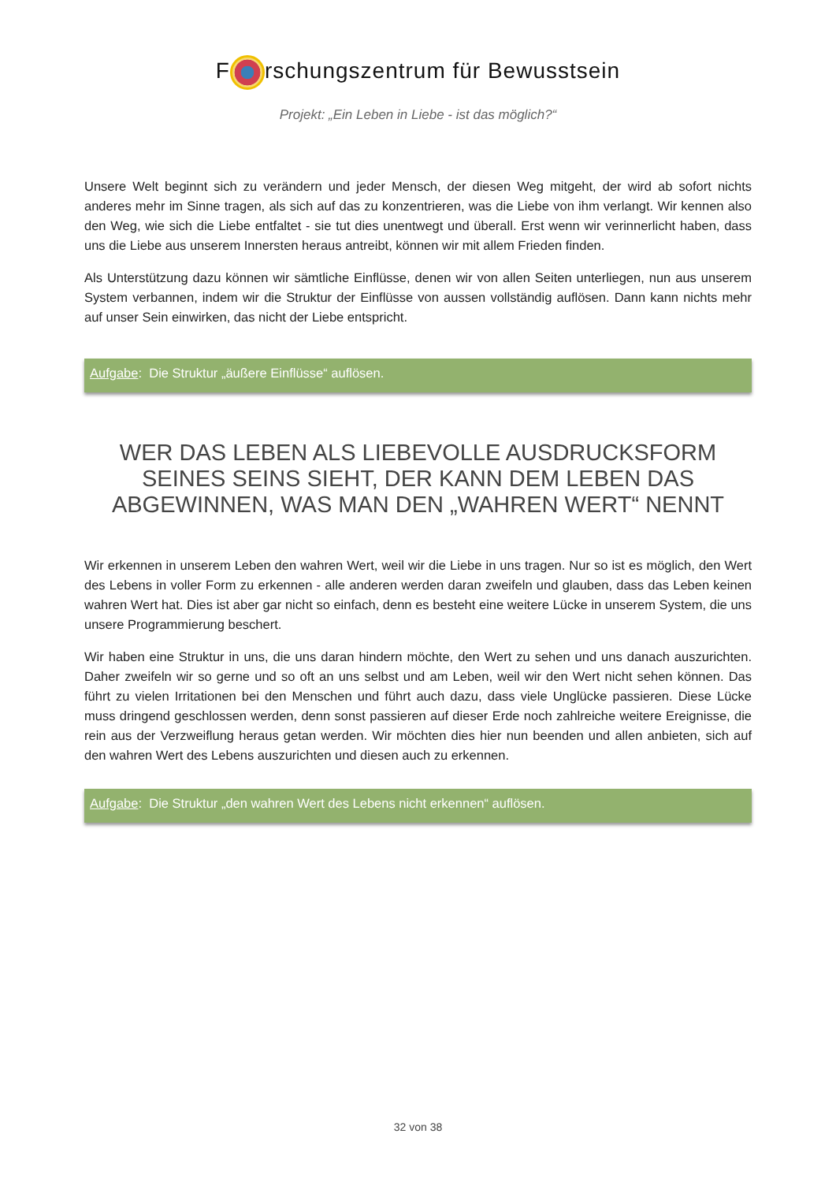F rschungszentrum für Bewusstsein
Projekt: „Ein Leben in Liebe - ist das möglich?“
Unsere Welt beginnt sich zu verändern und jeder Mensch, der diesen Weg mitgeht, der wird ab sofort nichts anderes mehr im Sinne tragen, als sich auf das zu konzentrieren, was die Liebe von ihm verlangt. Wir kennen also den Weg, wie sich die Liebe entfaltet - sie tut dies unentwegt und überall. Erst wenn wir verinnerlicht haben, dass uns die Liebe aus unserem Innersten heraus antreibt, können wir mit allem Frieden finden.
Als Unterstützung dazu können wir sämtliche Einflüsse, denen wir von allen Seiten unterliegen, nun aus unserem System verbannen, indem wir die Struktur der Einflüsse von aussen vollständig auflösen. Dann kann nichts mehr auf unser Sein einwirken, das nicht der Liebe entspricht.
Aufgabe: Die Struktur „äußere Einflüsse“ auflösen.
WER DAS LEBEN ALS LIEBEVOLLE AUSDRUCKSFORM SEINES SEINS SIEHT, DER KANN DEM LEBEN DAS ABGEWINNEN, WAS MAN DEN „WAHREN WERT“ NENNT
Wir erkennen in unserem Leben den wahren Wert, weil wir die Liebe in uns tragen. Nur so ist es möglich, den Wert des Lebens in voller Form zu erkennen - alle anderen werden daran zweifeln und glauben, dass das Leben keinen wahren Wert hat. Dies ist aber gar nicht so einfach, denn es besteht eine weitere Lücke in unserem System, die uns unsere Programmierung beschert.
Wir haben eine Struktur in uns, die uns daran hindern möchte, den Wert zu sehen und uns danach auszurichten. Daher zweifeln wir so gerne und so oft an uns selbst und am Leben, weil wir den Wert nicht sehen können. Das führt zu vielen Irritationen bei den Menschen und führt auch dazu, dass viele Unglücke passieren. Diese Lücke muss dringend geschlossen werden, denn sonst passieren auf dieser Erde noch zahlreiche weitere Ereignisse, die rein aus der Verzweiflung heraus getan werden. Wir möchten dies hier nun beenden und allen anbieten, sich auf den wahren Wert des Lebens auszurichten und diesen auch zu erkennen.
Aufgabe: Die Struktur „den wahren Wert des Lebens nicht erkennen“ auflösen.
32 von 38